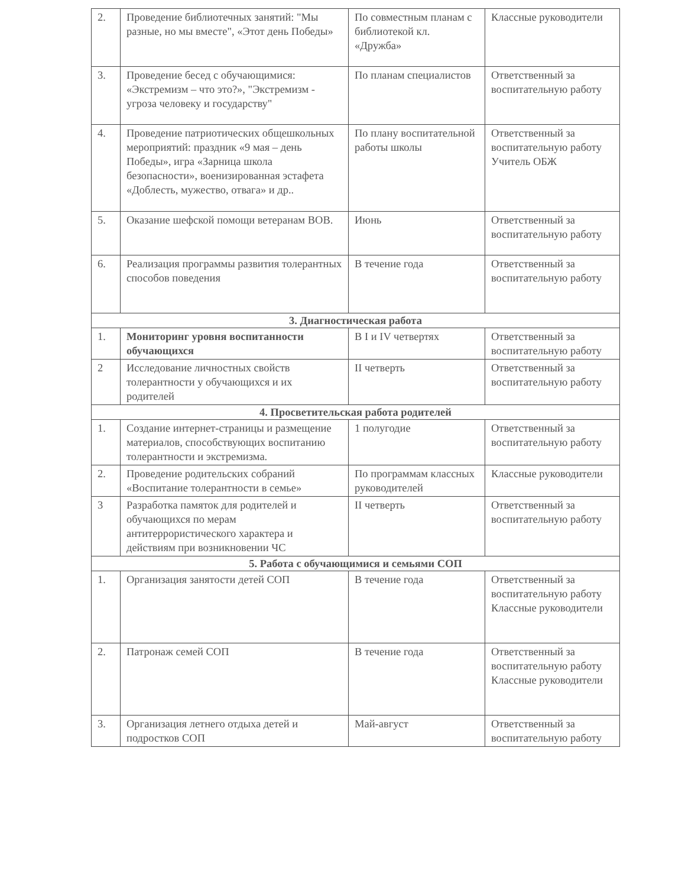| 2. | Проведение библиотечных занятий: "Мы разные, но мы вместе", «Этот день Победы» | По совместным планам с библиотекой кл. «Дружба» | Классные руководители |
| 3. | Проведение бесед с обучающимися: «Экстремизм – что это?», "Экстремизм - угроза человеку и государству" | По планам специалистов | Ответственный за воспитательную работу |
| 4. | Проведение патриотических общешкольных мероприятий: праздник «9 мая – день Победы», игра «Зарница школа безопасности», военизированная эстафета «Доблесть, мужество, отвага» и др.. | По плану воспитательной работы школы | Ответственный за воспитательную работу Учитель ОБЖ |
| 5. | Оказание шефской помощи ветеранам ВОВ. | Июнь | Ответственный за воспитательную работу |
| 6. | Реализация программы развития толерантных способов поведения | В течение года | Ответственный за воспитательную работу |
| 3. Диагностическая работа | | | |
| 1. | Мониторинг уровня воспитанности обучающихся | В I и IV четвертях | Ответственный за воспитательную работу |
| 2 | Исследование личностных свойств толерантности у обучающихся и их родителей | II четверть | Ответственный за воспитательную работу |
| 4. Просветительская работа родителей | | | |
| 1. | Создание интернет-страницы и размещение материалов, способствующих воспитанию толерантности и экстремизма. | 1 полугодие | Ответственный за воспитательную работу |
| 2. | Проведение родительских собраний «Воспитание толерантности в семье» | По программам классных руководителей | Классные руководители |
| 3 | Разработка памяток для родителей и обучающихся по мерам антитеррористического характера и действиям при возникновении ЧС | II четверть | Ответственный за воспитательную работу |
| 5. Работа с обучающимися и семьями СОП | | | |
| 1. | Организация занятости детей СОП | В течение года | Ответственный за воспитательную работу Классные руководители |
| 2. | Патронаж семей СОП | В течение года | Ответственный за воспитательную работу Классные руководители |
| 3. | Организация летнего отдыха детей и подростков СОП | Май-август | Ответственный за воспитательную работу |